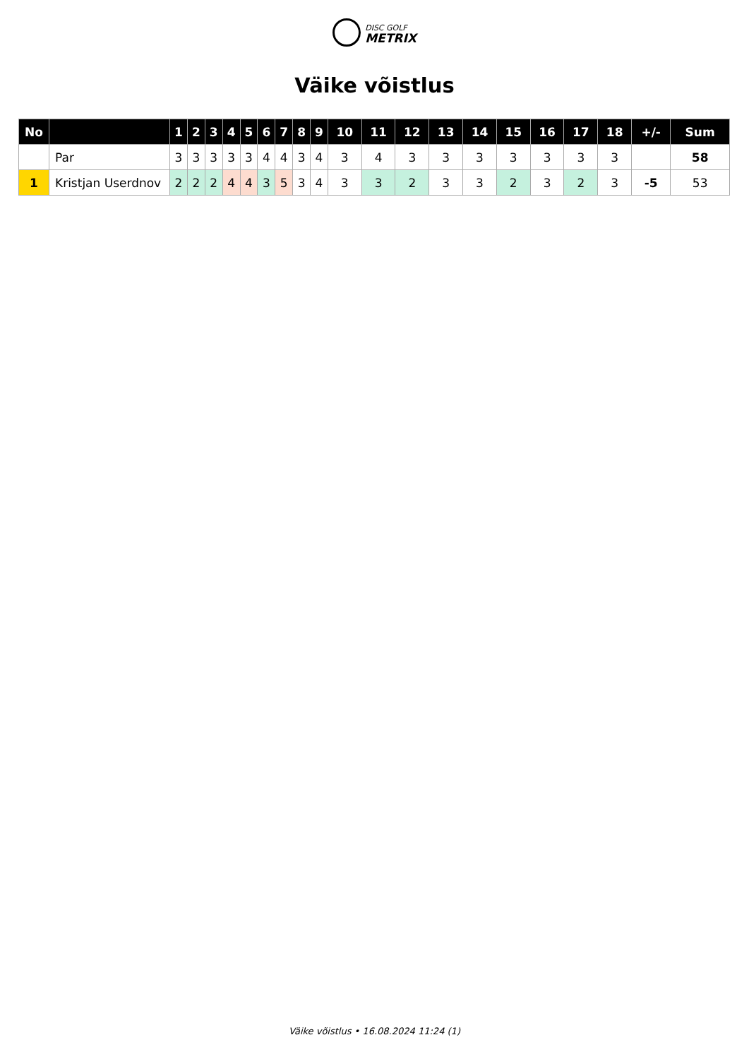DISC GOLF
METRIX
Väike võistlus
| No | | 1 | 2 | 3 | 4 | 5 | 6 | 7 | 8 | 9 | 10 | 11 | 12 | 13 | 14 | 15 | 16 | 17 | 18 | +/- | Sum |
| --- | --- | --- | --- | --- | --- | --- | --- | --- | --- | --- | --- | --- | --- | --- | --- | --- | --- | --- | --- | --- | --- |
| | Par | 3 | 3 | 3 | 3 | 3 | 4 | 4 | 3 | 4 | 3 | 4 | 3 | 3 | 3 | 3 | 3 | 3 | 3 | | 58 |
| 1 | Kristjan Userdnov | 2 | 2 | 2 | 4 | 4 | 3 | 5 | 3 | 4 | 3 | 3 | 2 | 3 | 3 | 2 | 3 | 2 | 3 | -5 | 53 |
Väike võistlus • 16.08.2024 11:24 (1)